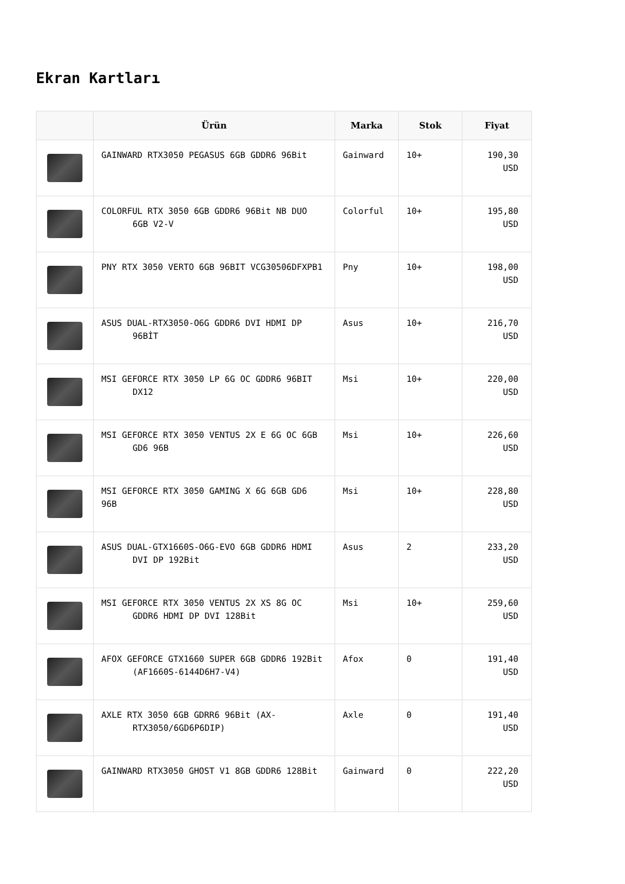Ekran Kartları
| | Ürün | Marka | Stok | Fiyat |
| --- | --- | --- | --- | --- |
| | GAINWARD RTX3050 PEGASUS 6GB GDDR6 96Bit | Gainward | 10+ | 190,30 USD |
| | COLORFUL RTX 3050 6GB GDDR6 96Bit NB DUO 6GB V2-V | Colorful | 10+ | 195,80 USD |
| | PNY RTX 3050 VERTO 6GB 96BIT VCG30506DFXPB1 | Pny | 10+ | 198,00 USD |
| | ASUS DUAL-RTX3050-O6G GDDR6 DVI HDMI DP 96BİT | Asus | 10+ | 216,70 USD |
| | MSI GEFORCE RTX 3050 LP 6G OC GDDR6 96BIT DX12 | Msi | 10+ | 220,00 USD |
| | MSI GEFORCE RTX 3050 VENTUS 2X E 6G OC 6GB GD6 96B | Msi | 10+ | 226,60 USD |
| | MSI GEFORCE RTX 3050 GAMING X 6G 6GB GD6 96B | Msi | 10+ | 228,80 USD |
| | ASUS DUAL-GTX1660S-O6G-EVO 6GB GDDR6 HDMI DVI DP 192Bit | Asus | 2 | 233,20 USD |
| | MSI GEFORCE RTX 3050 VENTUS 2X XS 8G OC GDDR6 HDMI DP DVI 128Bit | Msi | 10+ | 259,60 USD |
| | AFOX GEFORCE GTX1660 SUPER 6GB GDDR6 192Bit (AF1660S-6144D6H7-V4) | Afox | 0 | 191,40 USD |
| | AXLE RTX 3050 6GB GDRR6 96Bit (AX- RTX3050/6GD6P6DIP) | Axle | 0 | 191,40 USD |
| | GAINWARD RTX3050 GHOST V1 8GB GDDR6 128Bit | Gainward | 0 | 222,20 USD |